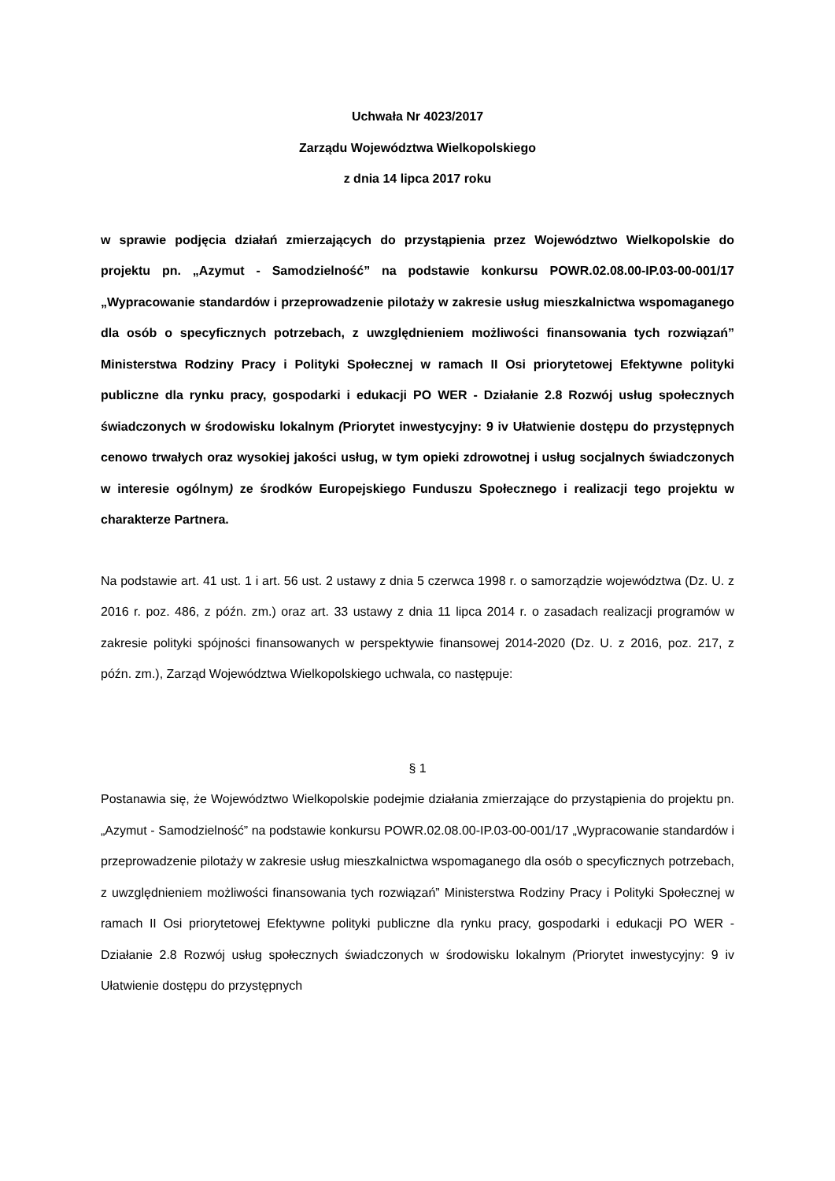Uchwała Nr 4023/2017
Zarządu Województwa Wielkopolskiego
z dnia 14 lipca 2017 roku
w sprawie podjęcia działań zmierzających do przystąpienia przez Województwo Wielkopolskie do projektu pn. „Azymut - Samodzielność” na podstawie konkursu POWR.02.08.00-IP.03-00-001/17 „Wypracowanie standardów i przeprowadzenie pilotaży w zakresie usług mieszkalnictwa wspomaganego dla osób o specyficznych potrzebach, z uwzględnieniem możliwości finansowania tych rozwiązań” Ministerstwa Rodziny Pracy i Polityki Społecznej w ramach II Osi priorytetowej Efektywne polityki publiczne dla rynku pracy, gospodarki i edukacji PO WER - Działanie 2.8 Rozwój usług społecznych świadczonych w środowisku lokalnym (Priorytet inwestycyjny: 9 iv Ułatwienie dostępu do przystępnych cenowo trwałych oraz wysokiej jakości usług, w tym opieki zdrowotnej i usług socjalnych świadczonych w interesie ogólnym) ze środków Europejskiego Funduszu Społecznego i realizacji tego projektu w charakterze Partnera.
Na podstawie art. 41 ust. 1 i art. 56 ust. 2 ustawy z dnia 5 czerwca 1998 r. o samorządzie województwa (Dz. U. z 2016 r. poz. 486, z późn. zm.) oraz art. 33 ustawy z dnia 11 lipca 2014 r. o zasadach realizacji programów w zakresie polityki spójności finansowanych w perspektywie finansowej 2014-2020 (Dz. U. z 2016, poz. 217, z późn. zm.), Zarząd Województwa Wielkopolskiego uchwala, co następuje:
§ 1
Postanawia się, że Województwo Wielkopolskie podejmie działania zmierzające do przystąpienia do projektu pn. „Azymut - Samodzielność” na podstawie konkursu POWR.02.08.00-IP.03-00-001/17 „Wypracowanie standardów i przeprowadzenie pilotaży w zakresie usług mieszkalnictwa wspomaganego dla osób o specyficznych potrzebach, z uwzględnieniem możliwości finansowania tych rozwiązań” Ministerstwa Rodziny Pracy i Polityki Społecznej w ramach II Osi priorytetowej Efektywne polityki publiczne dla rynku pracy, gospodarki i edukacji PO WER - Działanie 2.8 Rozwój usług społecznych świadczonych w środowisku lokalnym (Priorytet inwestycyjny: 9 iv Ułatwienie dostępu do przystępnych